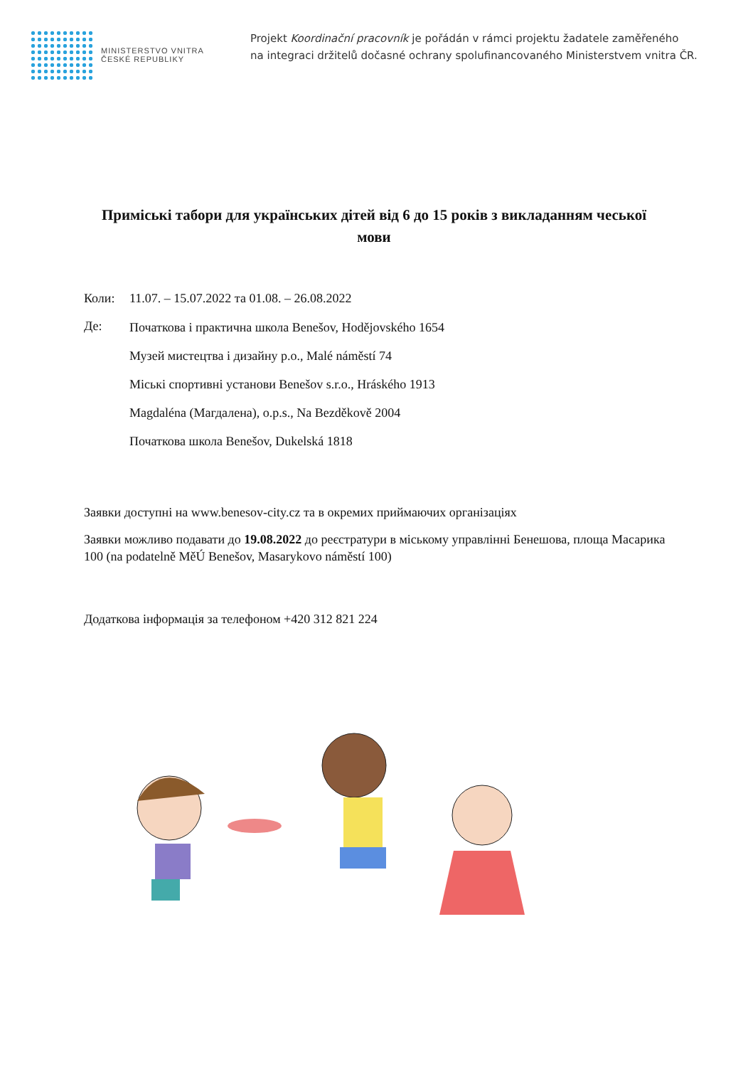MINISTERSTVO VNITRA
ČESKÉ REPUBLIKY
Projekt Koordinační pracovník je pořádán v rámci projektu žadatele zaměřeného
na integraci držitelů dočasné ochrany spolufinancovaného Ministerstvem vnitra ČR.
Приміські табори для українських дітей від 6 до 15 років з викладанням чеської мови
Коли: 11.07. – 15.07.2022 та 01.08. – 26.08.2022
Де:
Початкова і практична школа Benešov, Hodějovského 1654
Музей мистецтва і дизайну p.o., Malé náměstí 74
Міські спортивні установи Benešov s.r.o., Hráského 1913
Magdaléna (Магдалена), o.p.s., Na Bezděkově 2004
Початкова школа Benešov, Dukelská 1818
Заявки доступні на www.benesov-city.cz та в окремих приймаючих організаціях
Заявки можливо подавати до 19.08.2022 до реєстратури в міському управлінні Бенешова, площа Масарика 100 (na podatelně MěÚ Benešov, Masarykovo náměstí 100)
Додаткова інформація за телефоном +420 312 821 224